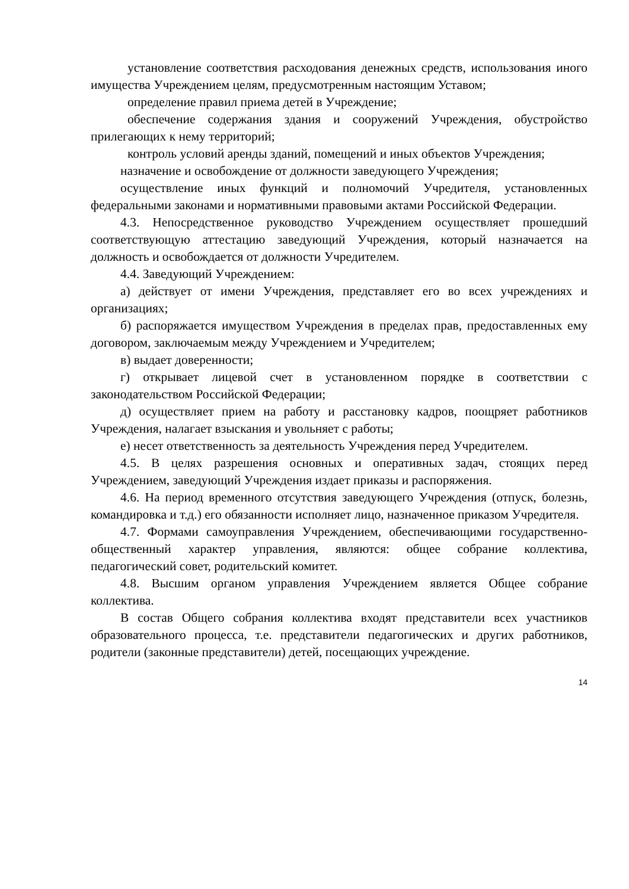установление соответствия расходования денежных средств, использования иного имущества Учреждением целям, предусмотренным настоящим Уставом;
определение правил приема детей в Учреждение;
обеспечение содержания здания и сооружений Учреждения, обустройство прилегающих к нему территорий;
контроль условий аренды зданий, помещений и иных объектов Учреждения;
назначение и освобождение от должности заведующего Учреждения;
осуществление иных функций и полномочий Учредителя, установленных федеральными законами и нормативными правовыми актами Российской Федерации.
4.3. Непосредственное руководство Учреждением осуществляет прошедший соответствующую аттестацию заведующий Учреждения, который назначается на должность и освобождается от должности Учредителем.
4.4. Заведующий Учреждением:
а) действует от имени Учреждения, представляет его во всех учреждениях и организациях;
б) распоряжается имуществом Учреждения в пределах прав, предоставленных ему договором, заключаемым между Учреждением и Учредителем;
в) выдает доверенности;
г) открывает лицевой счет в установленном порядке в соответствии с законодательством Российской Федерации;
д) осуществляет прием на работу и расстановку кадров, поощряет работников Учреждения, налагает взыскания и увольняет с работы;
е) несет ответственность за деятельность Учреждения перед Учредителем.
4.5. В целях разрешения основных и оперативных задач, стоящих перед Учреждением, заведующий Учреждения издает приказы и распоряжения.
4.6. На период временного отсутствия заведующего Учреждения (отпуск, болезнь, командировка и т.д.) его обязанности исполняет лицо, назначенное приказом Учредителя.
4.7. Формами самоуправления Учреждением, обеспечивающими государственно-общественный характер управления, являются: общее собрание коллектива, педагогический совет, родительский комитет.
4.8. Высшим органом управления Учреждением является Общее собрание коллектива.
В состав Общего собрания коллектива входят представители всех участников образовательного процесса, т.е. представители педагогических и других работников, родители (законные представители) детей, посещающих учреждение.
14